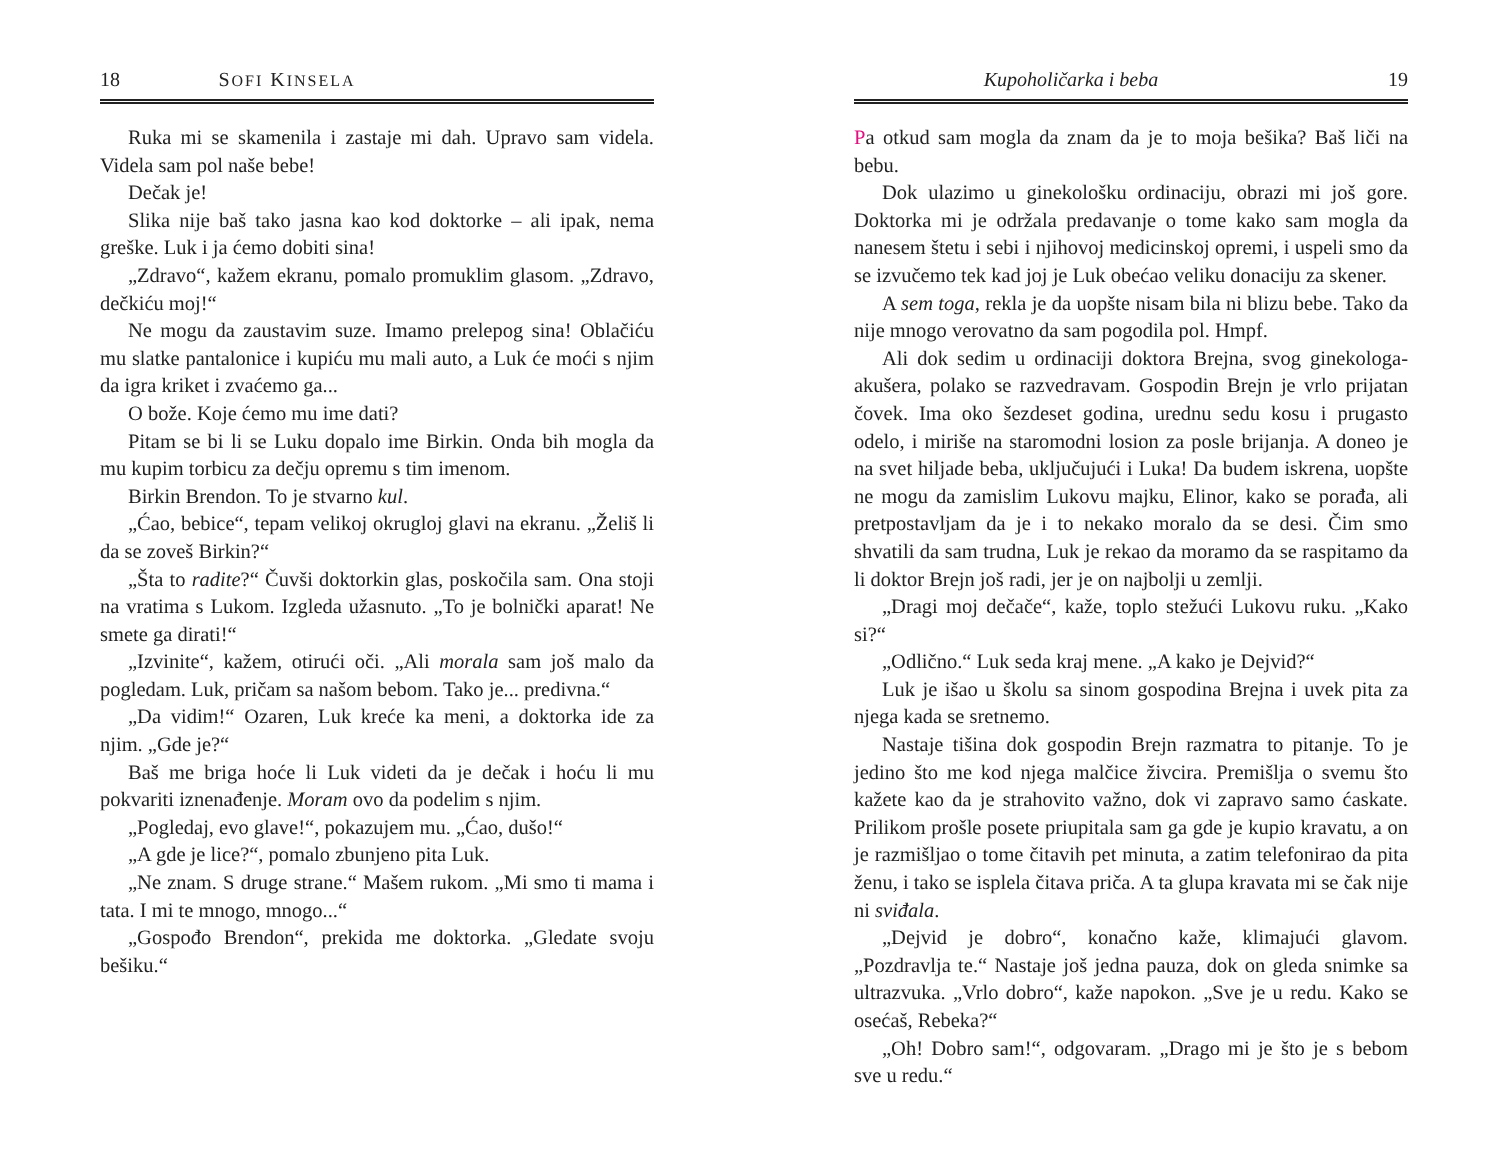18 SOFI KINSELA
Ruka mi se skamenila i zastaje mi dah. Upravo sam videla. Videla sam pol naše bebe!
Dečak je!
Slika nije baš tako jasna kao kod doktorke – ali ipak, nema greške. Luk i ja ćemo dobiti sina!
„Zdravo“, kažem ekranu, pomalo promuklim glasom. „Zdravo, dečkiću moj!“
Ne mogu da zaustavim suze. Imamo prelepog sina! Oblačiću mu slatke pantalonice i kupiću mu mali auto, a Luk će moći s njim da igra kriket i zvaćemo ga...
O bože. Koje ćemo mu ime dati?
Pitam se bi li se Luku dopalo ime Birkin. Onda bih mogla da mu kupim torbicu za dečju opremu s tim imenom.
Birkin Brendon. To je stvarno kul.
„Ćao, bebice“, tepam velikoj okrugloj glavi na ekranu. „Želiš li da se zoveš Birkin?“
„Šta to radite?“ Čuvši doktorkin glas, poskočila sam. Ona stoji na vratima s Lukom. Izgleda užasnuto. „To je bolnički aparat! Ne smete ga dirati!“
„Izvinite“, kažem, otirući oči. „Ali morala sam još malo da pogledam. Luk, pričam sa našom bebom. Tako je... predivna.“
„Da vidim!“ Ozaren, Luk kreće ka meni, a doktorka ide za njim. „Gde je?“
Baš me briga hoće li Luk videti da je dečak i hoću li mu pokvariti iznenađenje. Moram ovo da podelim s njim.
„Pogledaj, evo glave!“, pokazujem mu. „Ćao, dušo!“
„A gde je lice?“, pomalo zbunjeno pita Luk.
„Ne znam. S druge strane.“ Mašem rukom. „Mi smo ti mama i tata. I mi te mnogo, mnogo...“
„Gospođo Brendon“, prekida me doktorka. „Gledate svoju bešiku.“
Kupoholičarka i beba 19
Pa otkud sam mogla da znam da je to moja bešika? Baš liči na bebu.
Dok ulazimo u ginekološku ordinaciju, obrazi mi još gore. Doktorka mi je održala predavanje o tome kako sam mogla da nanesem štetu i sebi i njihovoj medicinskoj opremi, i uspeli smo da se izvučemo tek kad joj je Luk obećao veliku donaciju za skener.
A sem toga, rekla je da uopšte nisam bila ni blizu bebe. Tako da nije mnogo verovatno da sam pogodila pol. Hmpf.
Ali dok sedim u ordinaciji doktora Brejna, svog ginekologa-akušera, polako se razvedravam. Gospodin Brejn je vrlo prijatan čovek. Ima oko šezdeset godina, urednu sedu kosu i prugasto odelo, i miriše na staromodni losion za posle brijanja. A doneo je na svet hiljade beba, uključujući i Luka! Da budem iskrena, uopšte ne mogu da zamislim Lukovu majku, Elinor, kako se porađa, ali pretpostavljam da je i to nekako moralo da se desi. Čim smo shvatili da sam trudna, Luk je rekao da moramo da se raspitamo da li doktor Brejn još radi, jer je on najbolji u zemlji.
„Dragi moj dečače“, kaže, toplo stežući Lukovu ruku. „Kako si?“
„Odlično.“ Luk seda kraj mene. „A kako je Dejvid?“
Luk je išao u školu sa sinom gospodina Brejna i uvek pita za njega kada se sretnemo.
Nastaje tišina dok gospodin Brejn razmatra to pitanje. To je jedino što me kod njega malčice živcira. Premišlja o svemu što kažete kao da je strahovito važno, dok vi zapravo samo ćaskate. Prilikom prošle posete priupitala sam ga gde je kupio kravatu, a on je razmišljao o tome čitavih pet minuta, a zatim telefonirao da pita ženu, i tako se isplela čitava priča. A ta glupa kravata mi se čak nije ni sviđala.
„Dejvid je dobro“, konačno kaže, klimajući glavom. „Pozdravlja te.“ Nastaje još jedna pauza, dok on gleda snimke sa ultrazvuka. „Vrlo dobro“, kaže napokon. „Sve je u redu. Kako se osećaš, Rebeka?“
„Oh! Dobro sam!“, odgovaram. „Drago mi je što je s bebom sve u redu.“